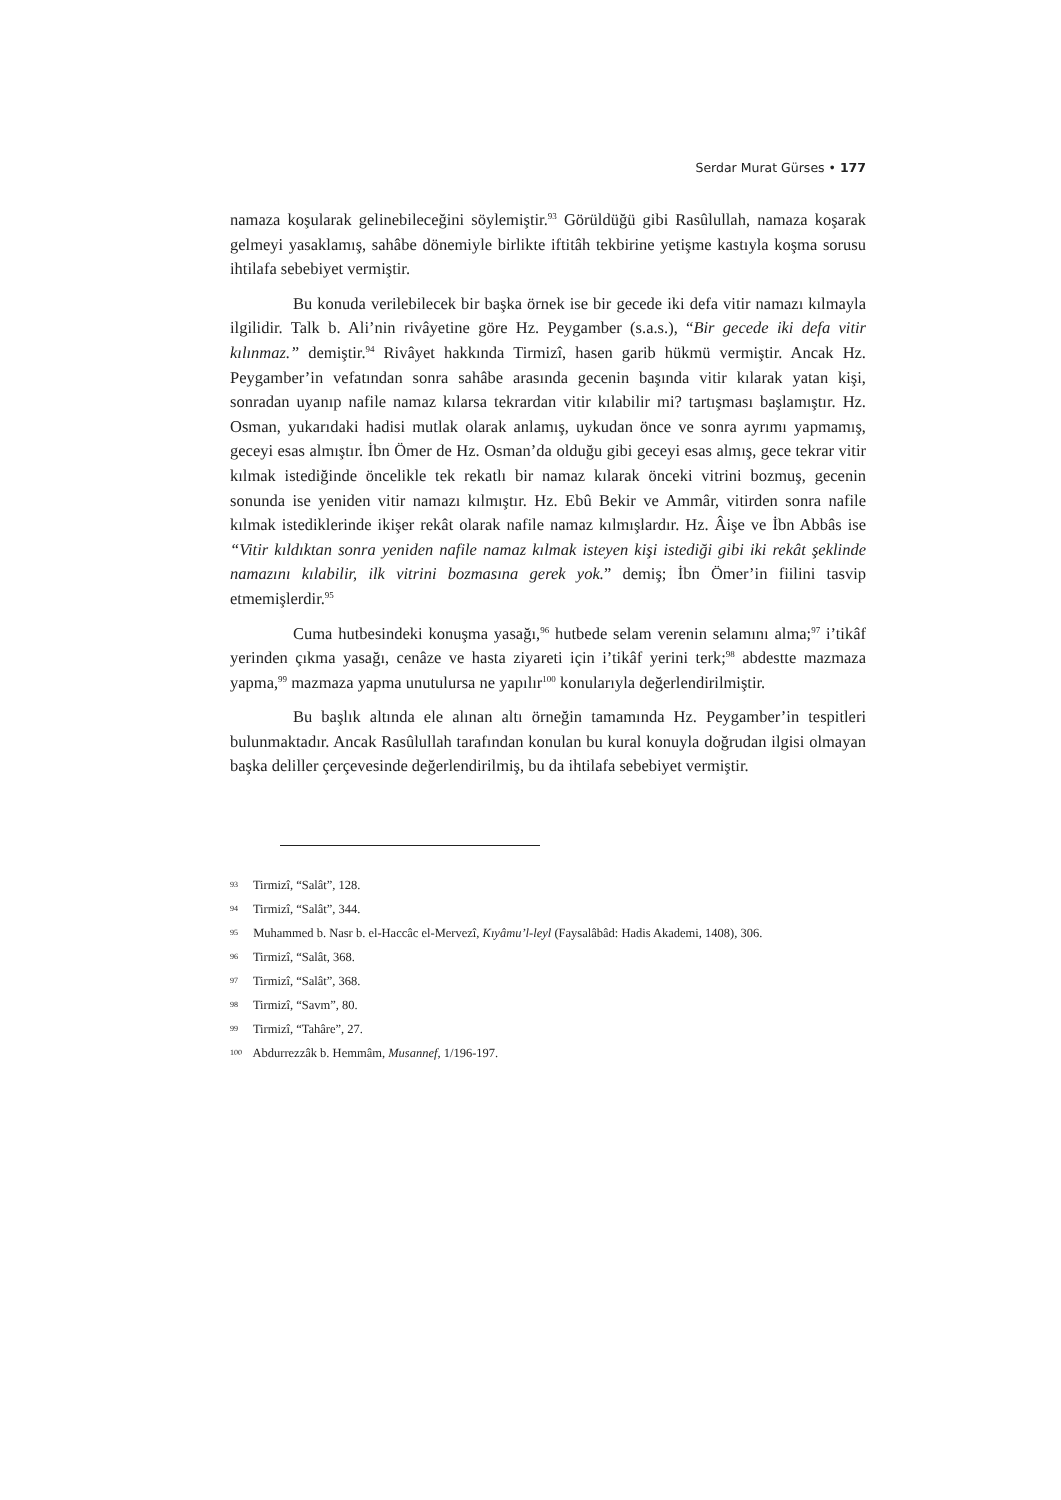Serdar Murat Gürses • 177
namaza koşularak gelinebileceğini söylemiştir.<sup>93</sup> Görüldüğü gibi Rasûlullah, namaza koşarak gelmeyi yasaklamış, sahâbe dönemiyle birlikte iftitâh tekbirine yetişme kastıyla koşma sorusu ihtilafa sebebiyet vermiştir.
Bu konuda verilebilecek bir başka örnek ise bir gecede iki defa vitir namazı kılmayla ilgilidir. Talk b. Ali’nin rivâyetine göre Hz. Peygamber (s.a.s.), “Bir gecede iki defa vitir kılınmaz.” demiştir.<sup>94</sup> Rivâyet hakkında Tirmizî, hasen garib hükmü vermiştir. Ancak Hz. Peygamber’in vefatından sonra sahâbe arasında gecenin başında vitir kılarak yatan kişi, sonradan uyanıp nafile namaz kılarsa tekrardan vitir kılabilir mi? tartışması başlamıştır. Hz. Osman, yukarıdaki hadisi mutlak olarak anlamış, uykudan önce ve sonra ayrımı yapmamış, geceyi esas almıştır. İbn Ömer de Hz. Osman’da olduğu gibi geceyi esas almış, gece tekrar vitir kılmak istediğinde öncelikle tek rekatlı bir namaz kılarak önceki vitrini bozmuş, gecenin sonunda ise yeniden vitir namazı kılmıştır. Hz. Ebû Bekir ve Ammâr, vitirden sonra nafile kılmak istediklerinde ikişer rekât olarak nafile namaz kılmışlardır. Hz. Âişe ve İbn Abbâs ise “Vitir kıldıktan sonra yeniden nafile namaz kılmak isteyen kişi istediği gibi iki rekât şeklinde namazını kılabilir, ilk vitrini bozmasına gerek yok.” demiş; İbn Ömer’in fiilini tasvip etmemişlerdir.<sup>95</sup>
Cuma hutbesindeki konuşma yasağı,<sup>96</sup> hutbede selam verenin selamını alma;<sup>97</sup> i’tikâf yerinden çıkma yasağı, cenâze ve hasta ziyareti için i’tikâf yerini terk;<sup>98</sup> abdestte mazmaza yapma,<sup>99</sup> mazmaza yapma unutulursa ne yapılır<sup>100</sup> konularıyla değerlendirilmiştir.
Bu başlık altında ele alınan altı örneğin tamamında Hz. Peygamber’in tespitleri bulunmaktadır. Ancak Rasûlullah tarafından konulan bu kural konuyla doğrudan ilgisi olmayan başka deliller çerçevesinde değerlendirilmiş, bu da ihtilafa sebebiyet vermiştir.
93 Tirmizî, “Salât”, 128.
94 Tirmizî, “Salât”, 344.
95 Muhammed b. Nasr b. el-Haccâc el-Mervezî, Kıyâmu’l-leyl (Faysalâbâd: Hadis Akademi, 1408), 306.
96 Tirmizî, “Salât, 368.
97 Tirmizî, “Salât”, 368.
98 Tirmizî, “Savm”, 80.
99 Tirmizî, “Tahâre”, 27.
100 Abdurrezzâk b. Hemmâm, Musannef, 1/196-197.